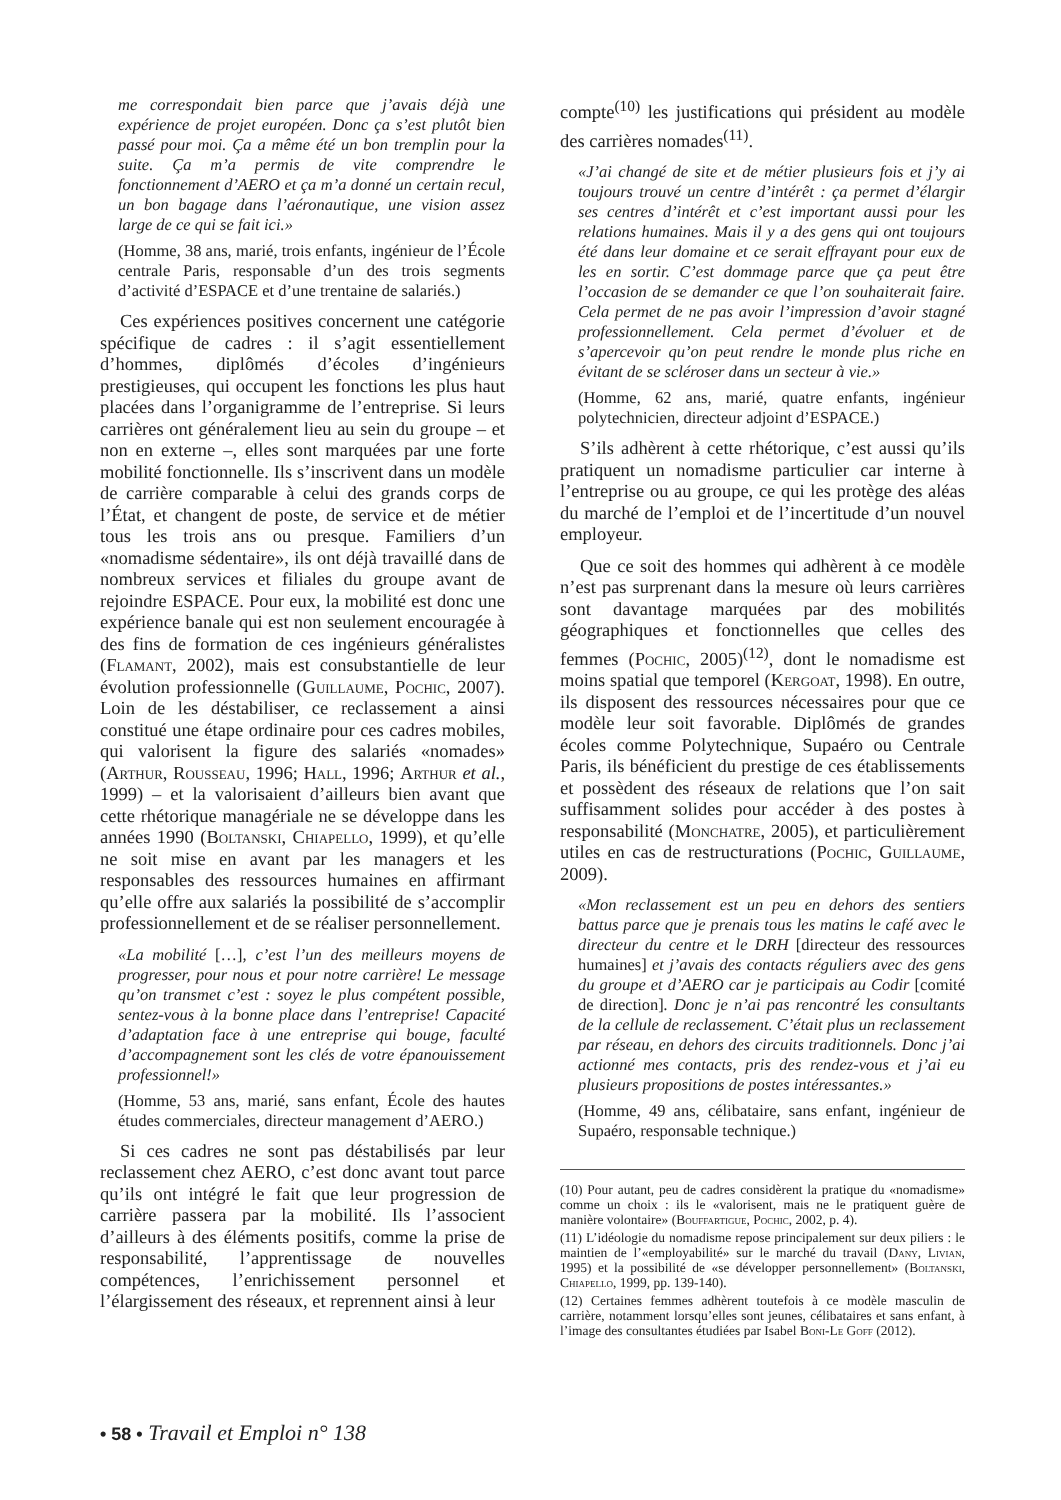me correspondait bien parce que j’avais déjà une expérience de projet européen. Donc ça s’est plutôt bien passé pour moi. Ça a même été un bon tremplin pour la suite. Ça m’a permis de vite comprendre le fonctionnement d’AERO et ça m’a donné un certain recul, un bon bagage dans l’aéronautique, une vision assez large de ce qui se fait ici.»
(Homme, 38 ans, marié, trois enfants, ingénieur de l’École centrale Paris, responsable d’un des trois segments d’activité d’ESPACE et d’une trentaine de salariés.)
Ces expériences positives concernent une catégorie spécifique de cadres : il s’agit essentiellement d’hommes, diplômés d’écoles d’ingénieurs prestigieuses, qui occupent les fonctions les plus haut placées dans l’organigramme de l’entreprise. Si leurs carrières ont généralement lieu au sein du groupe – et non en externe –, elles sont marquées par une forte mobilité fonctionnelle. Ils s’inscrivent dans un modèle de carrière comparable à celui des grands corps de l’État, et changent de poste, de service et de métier tous les trois ans ou presque. Familiers d’un «nomadisme sédentaire», ils ont déjà travaillé dans de nombreux services et filiales du groupe avant de rejoindre ESPACE. Pour eux, la mobilité est donc une expérience banale qui est non seulement encouragée à des fins de formation de ces ingénieurs généralistes (Flamant, 2002), mais est consubstantielle de leur évolution professionnelle (Guillaume, Pochic, 2007). Loin de les déstabiliser, ce reclassement a ainsi constitué une étape ordinaire pour ces cadres mobiles, qui valorisent la figure des salariés «nomades» (Arthur, Rousseau, 1996; Hall, 1996; Arthur et al., 1999) – et la valorisaient d’ailleurs bien avant que cette rhétorique managériale ne se développe dans les années 1990 (Boltanski, Chiapello, 1999), et qu’elle ne soit mise en avant par les managers et les responsables des ressources humaines en affirmant qu’elle offre aux salariés la possibilité de s’accomplir professionnellement et de se réaliser personnellement.
«La mobilité […], c’est l’un des meilleurs moyens de progresser, pour nous et pour notre carrière! Le message qu’on transmet c’est : soyez le plus compétent possible, sentez-vous à la bonne place dans l’entreprise! Capacité d’adaptation face à une entreprise qui bouge, faculté d’accompagnement sont les clés de votre épanouissement professionnel!»
(Homme, 53 ans, marié, sans enfant, École des hautes études commerciales, directeur management d’AERO.)
Si ces cadres ne sont pas déstabilisés par leur reclassement chez AERO, c’est donc avant tout parce qu’ils ont intégré le fait que leur progression de carrière passera par la mobilité. Ils l’associent d’ailleurs à des éléments positifs, comme la prise de responsabilité, l’apprentissage de nouvelles compétences, l’enrichissement personnel et l’élargissement des réseaux, et reprennent ainsi à leur
compte<sup>(10)</sup> les justifications qui président au modèle des carrières nomades<sup>(11)</sup>.
«J’ai changé de site et de métier plusieurs fois et j’y ai toujours trouvé un centre d’intérêt : ça permet d’élargir ses centres d’intérêt et c’est important aussi pour les relations humaines. Mais il y a des gens qui ont toujours été dans leur domaine et ce serait effrayant pour eux de les en sortir. C’est dommage parce que ça peut être l’occasion de se demander ce que l’on souhaiterait faire. Cela permet de ne pas avoir l’impression d’avoir stagné professionnellement. Cela permet d’évoluer et de s’apercevoir qu’on peut rendre le monde plus riche en évitant de se scléroser dans un secteur à vie.»
(Homme, 62 ans, marié, quatre enfants, ingénieur polytechnicien, directeur adjoint d’ESPACE.)
S’ils adhèrent à cette rhétorique, c’est aussi qu’ils pratiquent un nomadisme particulier car interne à l’entreprise ou au groupe, ce qui les protège des aléas du marché de l’emploi et de l’incertitude d’un nouvel employeur.
Que ce soit des hommes qui adhèrent à ce modèle n’est pas surprenant dans la mesure où leurs carrières sont davantage marquées par des mobilités géographiques et fonctionnelles que celles des femmes (Pochic, 2005)<sup>(12)</sup>, dont le nomadisme est moins spatial que temporel (Kergoat, 1998). En outre, ils disposent des ressources nécessaires pour que ce modèle leur soit favorable. Diplômés de grandes écoles comme Polytechnique, Supaéro ou Centrale Paris, ils bénéficient du prestige de ces établissements et possèdent des réseaux de relations que l’on sait suffisamment solides pour accéder à des postes à responsabilité (Monchatre, 2005), et particulièrement utiles en cas de restructurations (Pochic, Guillaume, 2009).
«Mon reclassement est un peu en dehors des sentiers battus parce que je prenais tous les matins le café avec le directeur du centre et le DRH [directeur des ressources humaines] et j’avais des contacts réguliers avec des gens du groupe et d’AERO car je participais au Codir [comité de direction]. Donc je n’ai pas rencontré les consultants de la cellule de reclassement. C’était plus un reclassement par réseau, en dehors des circuits traditionnels. Donc j’ai actionné mes contacts, pris des rendez-vous et j’ai eu plusieurs propositions de postes intéressantes.»
(Homme, 49 ans, célibataire, sans enfant, ingénieur de Supaéro, responsable technique.)
(10) Pour autant, peu de cadres considèrent la pratique du «nomadisme» comme un choix : ils le «valorisent, mais ne le pratiquent guère de manière volontaire» (Bouffartigue, Pochic, 2002, p. 4).
(11) L’idéologie du nomadisme repose principalement sur deux piliers : le maintien de l’«employabilité» sur le marché du travail (Dany, Livian, 1995) et la possibilité de «se développer personnellement» (Boltanski, Chiapello, 1999, pp. 139-140).
(12) Certaines femmes adhèrent toutefois à ce modèle masculin de carrière, notamment lorsqu’elles sont jeunes, célibataires et sans enfant, à l’image des consultantes étudiées par Isabel Boni-Le Goff (2012).
• 58 • Travail et Emploi n° 138